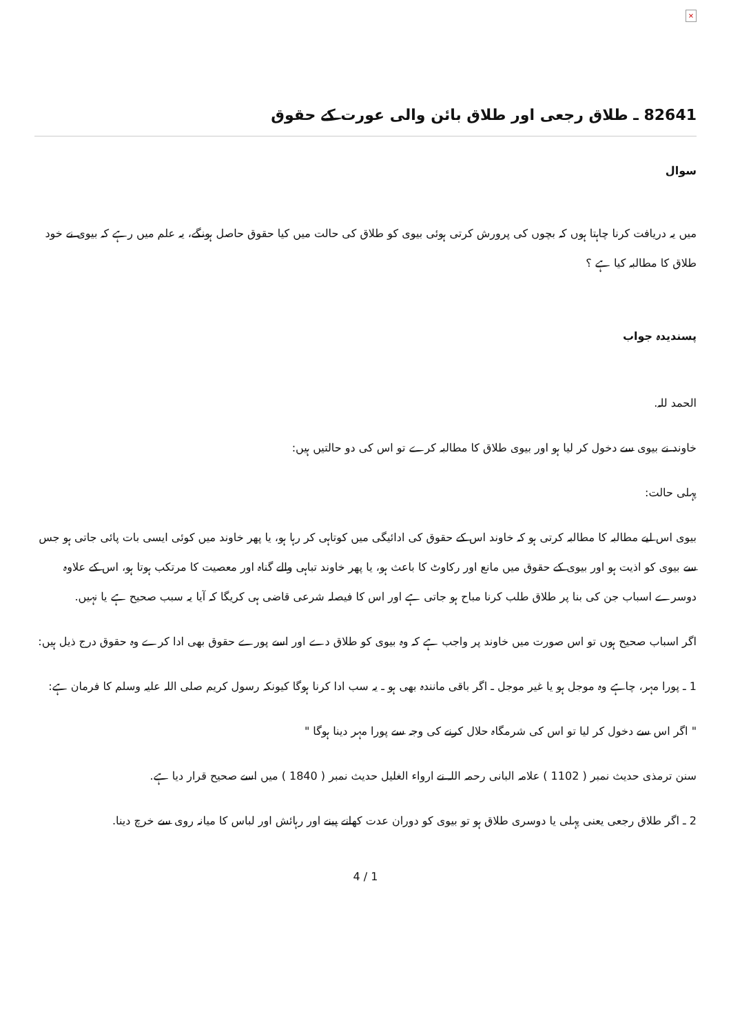×
82641 ـ طلاق رجعی اور طلاق بائن والی عورت کے حقوق
سوال
میں یہ دریافت کرنا چاہتا ہوں کہ بچوں کی پرورش کرتی ہوئی بیوی کو طلاق کی حالت میں کیا حقوق حاصل ہونگے، یہ علم میں رہے کہ بیوی نے خود طلاق کا مطالبہ کیا ہے ؟
پسندیدہ جواب
الحمد للہ.
خاوند نے بیوی سے دخول کر لیا ہو اور بیوی طلاق کا مطالبہ کرے تو اس کی دو حالتیں ہيں:
پہلی حالت:
بیوی اس لیے مطالبہ کا مطالبہ کرتی ہو کہ خاوند اس کے حقوق کی ادائیگی میں کوتاہی کر رہا ہو، یا پھر خاوند میں کوئی ایسی بات پائی جاتی ہو جس سے بیوی کو اذیت ہو اور بیوی کے حقوق میں مانع اور رکاوٹ کا باعث ہو، یا پھر خاوند تباہی والے گناہ اور معصیت کا مرتکب ہوتا ہو، اس کے علاوہ دوسرے اسباب جن کی بنا پر طلاق طلب کرنا مباح ہو جاتی ہے اور اس کا فیصلہ شرعی قاضی ہی کریگا کہ آیا یہ سبب صحیح ہے یا نہيں.
اگر اسباب صحیح ہوں تو اس صورت میں خاوند پر واجب ہے کہ وہ بیوی کو طلاق دے اور اسے پورے حقوق بھی ادا کرے وہ حقوق درج ذیل ہیں:
1 ـ پورا مہر، چاہے وہ موجل ہو یا غیر موجل ـ اگر باقی مانندہ بھی ہو ـ یہ سب ادا کرنا ہوگا کیونکہ رسول کریم صلی اللہ علیہ وسلم کا فرمان ہے:
" اگر اس سے دخول کر لیا تو اس کی شرمگاہ حلال کرنے کی وجہ سے پورا مہر دینا ہوگا "
سنن ترمذی حدیث نمبر ( 1102 ) علامہ البانی رحمہ اللہ نے ارواء الغلیل حدیث نمبر ( 1840 ) میں اسے صحیح قرار دیا ہے.
2 ـ اگر طلاق رجعی یعنی پہلی یا دوسری طلاق ہو تو بیوی کو دوران عدت کھانے پینے اور رہائش اور لباس کا میانہ روی سے خرچ دینا.
4 / 1